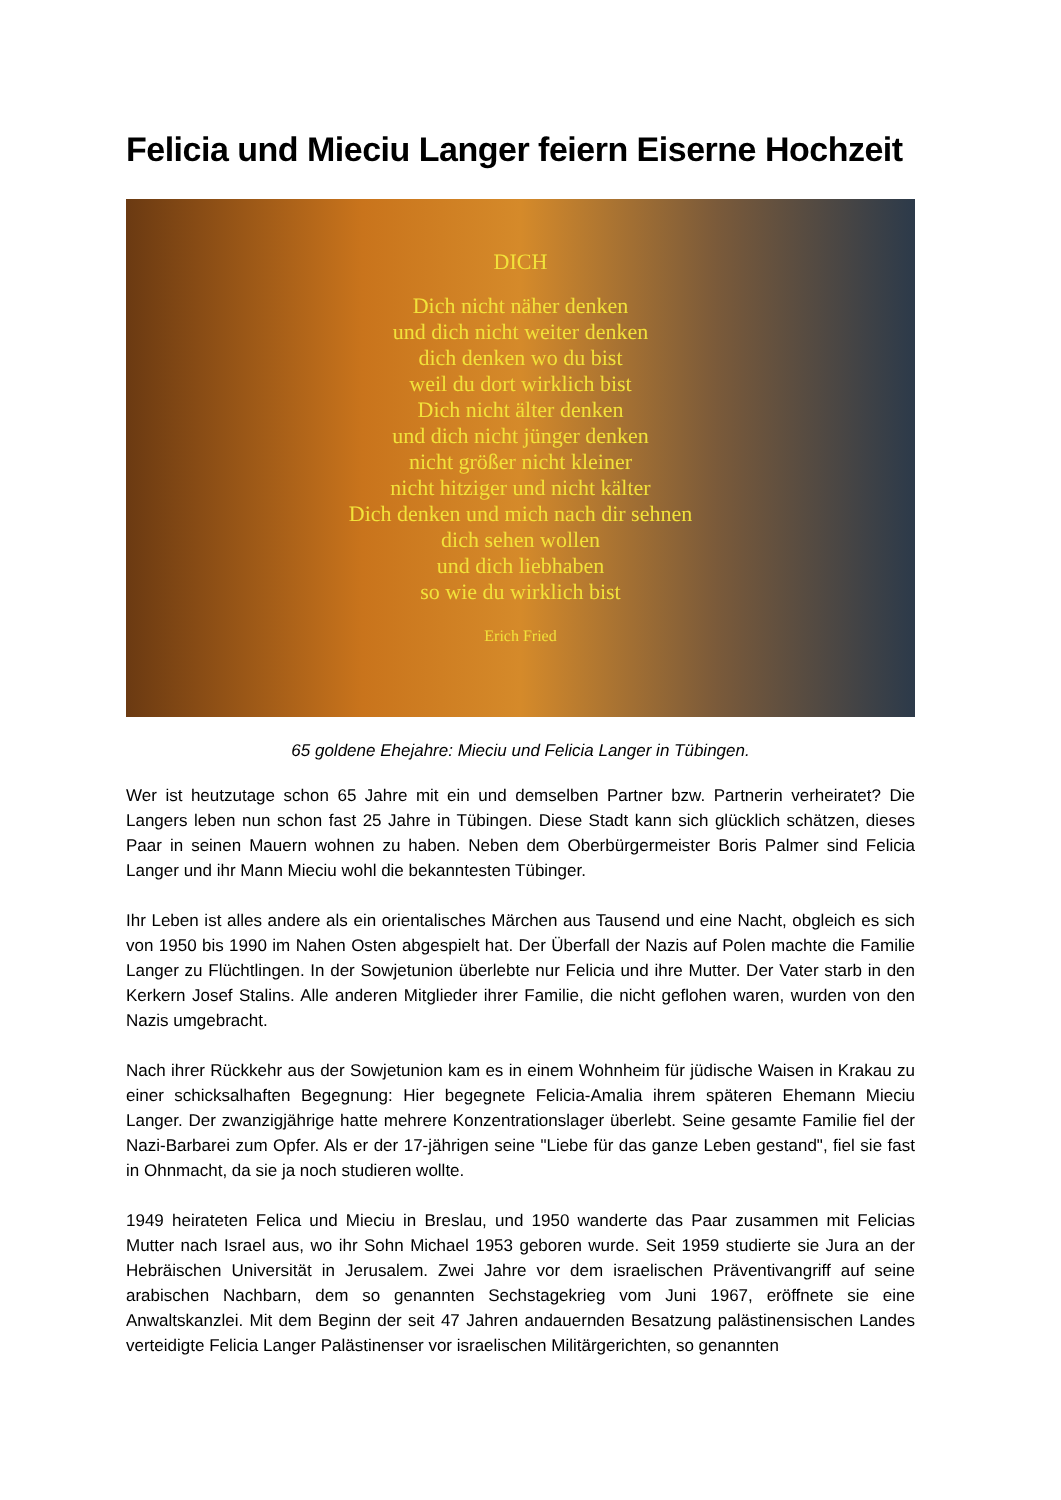Felicia und Mieciu Langer feiern Eiserne Hochzeit
DICH
Dich nicht näher denken
und dich nicht weiter denken
dich denken wo du bist
weil du dort wirklich bist
Dich nicht älter denken
und dich nicht jünger denken
nicht größer nicht kleiner
nicht hitziger und nicht kälter
Dich denken und mich nach dir sehnen
dich sehen wollen
und dich liebhaben
so wie du wirklich bist
Erich Fried
65 goldene Ehejahre: Mieciu und Felicia Langer in Tübingen.
Wer ist heutzutage schon 65 Jahre mit ein und demselben Partner bzw. Partnerin verheiratet? Die Langers leben nun schon fast 25 Jahre in Tübingen. Diese Stadt kann sich glücklich schätzen, dieses Paar in seinen Mauern wohnen zu haben. Neben dem Oberbürgermeister Boris Palmer sind Felicia Langer und ihr Mann Mieciu wohl die bekanntesten Tübinger.
Ihr Leben ist alles andere als ein orientalisches Märchen aus Tausend und eine Nacht, obgleich es sich von 1950 bis 1990 im Nahen Osten abgespielt hat. Der Überfall der Nazis auf Polen machte die Familie Langer zu Flüchtlingen. In der Sowjetunion überlebte nur Felicia und ihre Mutter. Der Vater starb in den Kerkern Josef Stalins. Alle anderen Mitglieder ihrer Familie, die nicht geflohen waren, wurden von den Nazis umgebracht.
Nach ihrer Rückkehr aus der Sowjetunion kam es in einem Wohnheim für jüdische Waisen in Krakau zu einer schicksalhaften Begegnung: Hier begegnete Felicia-Amalia ihrem späteren Ehemann Mieciu Langer. Der zwanzigjährige hatte mehrere Konzentrationslager überlebt. Seine gesamte Familie fiel der Nazi-Barbarei zum Opfer. Als er der 17-jährigen seine "Liebe für das ganze Leben gestand", fiel sie fast in Ohnmacht, da sie ja noch studieren wollte.
1949 heirateten Felica und Mieciu in Breslau, und 1950 wanderte das Paar zusammen mit Felicias Mutter nach Israel aus, wo ihr Sohn Michael 1953 geboren wurde. Seit 1959 studierte sie Jura an der Hebräischen Universität in Jerusalem. Zwei Jahre vor dem israelischen Präventivangriff auf seine arabischen Nachbarn, dem so genannten Sechstagekrieg vom Juni 1967, eröffnete sie eine Anwaltskanzlei. Mit dem Beginn der seit 47 Jahren andauernden Besatzung palästinensischen Landes verteidigte Felicia Langer Palästinenser vor israelischen Militärgerichten, so genannten